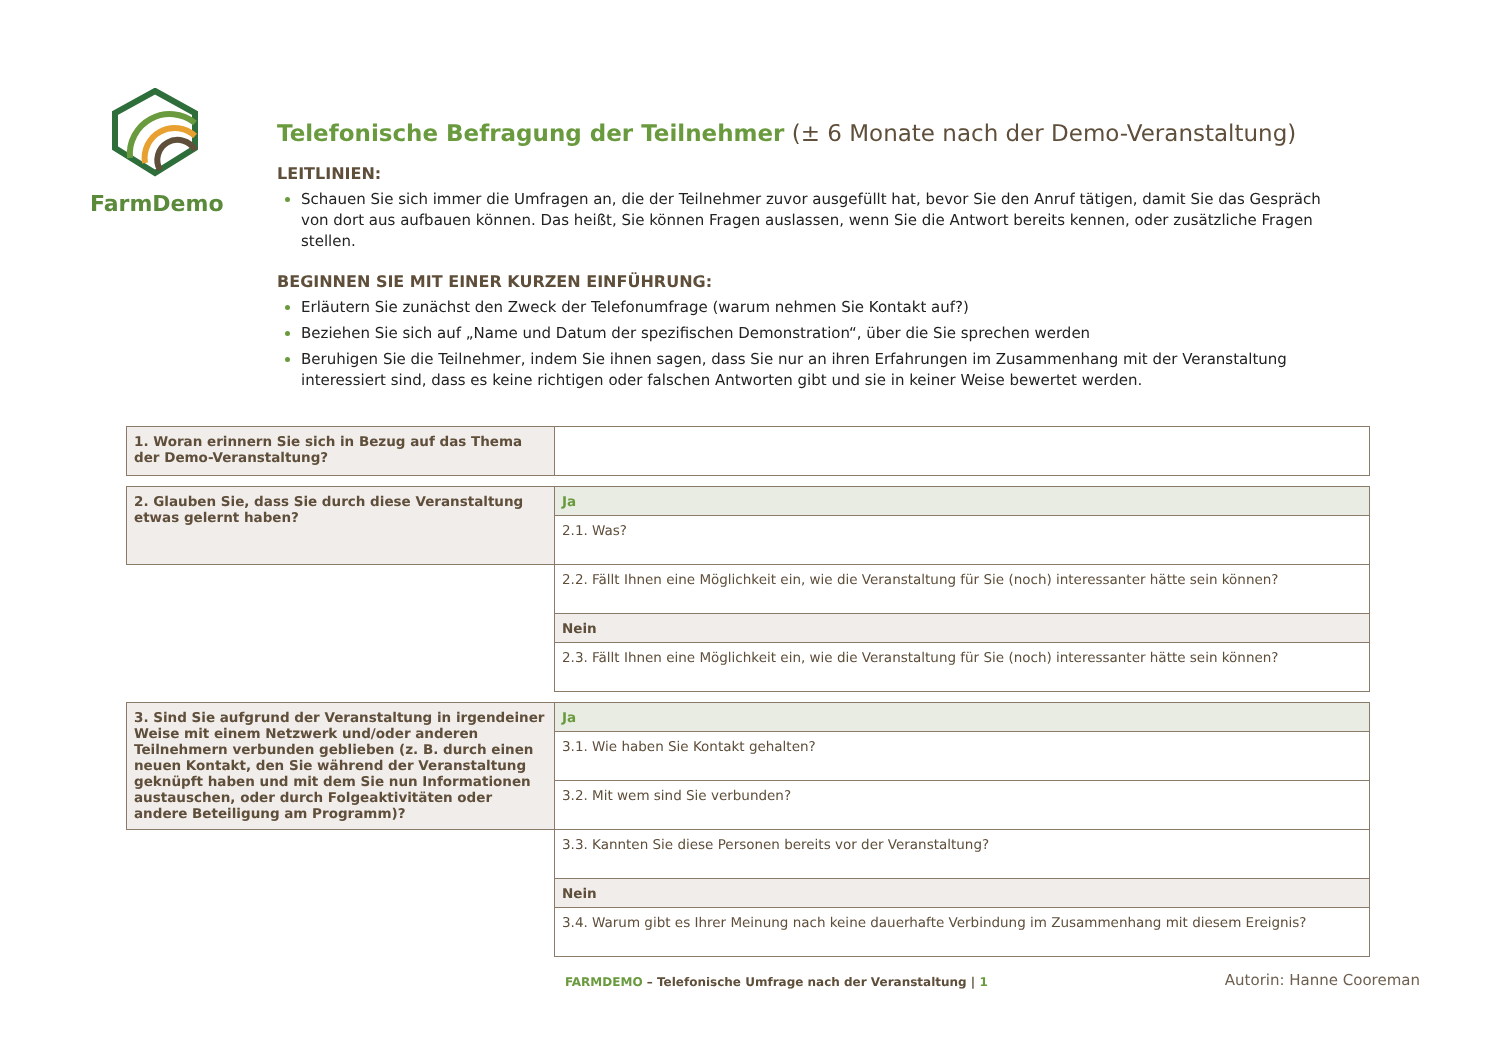FarmDemo
Telefonische Befragung der Teilnehmer (± 6 Monate nach der Demo-Veranstaltung)
LEITLINIEN:
Schauen Sie sich immer die Umfragen an, die der Teilnehmer zuvor ausgefüllt hat, bevor Sie den Anruf tätigen, damit Sie das Gespräch von dort aus aufbauen können. Das heißt, Sie können Fragen auslassen, wenn Sie die Antwort bereits kennen, oder zusätzliche Fragen stellen.
BEGINNEN SIE MIT EINER KURZEN EINFÜHRUNG:
Erläutern Sie zunächst den Zweck der Telefonumfrage (warum nehmen Sie Kontakt auf?)
Beziehen Sie sich auf „Name und Datum der spezifischen Demonstration“, über die Sie sprechen werden
Beruhigen Sie die Teilnehmer, indem Sie ihnen sagen, dass Sie nur an ihren Erfahrungen im Zusammenhang mit der Veranstaltung interessiert sind, dass es keine richtigen oder falschen Antworten gibt und sie in keiner Weise bewertet werden.
| 1. Woran erinnern Sie sich in Bezug auf das Thema der Demo-Veranstaltung? | |
| 2. Glauben Sie, dass Sie durch diese Veranstaltung etwas gelernt haben? | Ja |
| | 2.1. Was? |
| | 2.2. Fällt Ihnen eine Möglichkeit ein, wie die Veranstaltung für Sie (noch) interessanter hätte sein können? |
| | Nein |
| | 2.3. Fällt Ihnen eine Möglichkeit ein, wie die Veranstaltung für Sie (noch) interessanter hätte sein können? |
| 3. Sind Sie aufgrund der Veranstaltung in irgendeiner Weise mit einem Netzwerk und/oder anderen Teilnehmern verbunden geblieben (z. B. durch einen neuen Kontakt, den Sie während der Veranstaltung geknüpft haben und mit dem Sie nun Informationen austauschen, oder durch Folgeaktivitäten oder andere Beteiligung am Programm)? | Ja |
| | 3.1. Wie haben Sie Kontakt gehalten? |
| | 3.2. Mit wem sind Sie verbunden? |
| | 3.3. Kannten Sie diese Personen bereits vor der Veranstaltung? |
| | Nein |
| | 3.4. Warum gibt es Ihrer Meinung nach keine dauerhafte Verbindung im Zusammenhang mit diesem Ereignis? |
FARMDEMO – Telefonische Umfrage nach der Veranstaltung | 1 Autorin: Hanne Cooreman